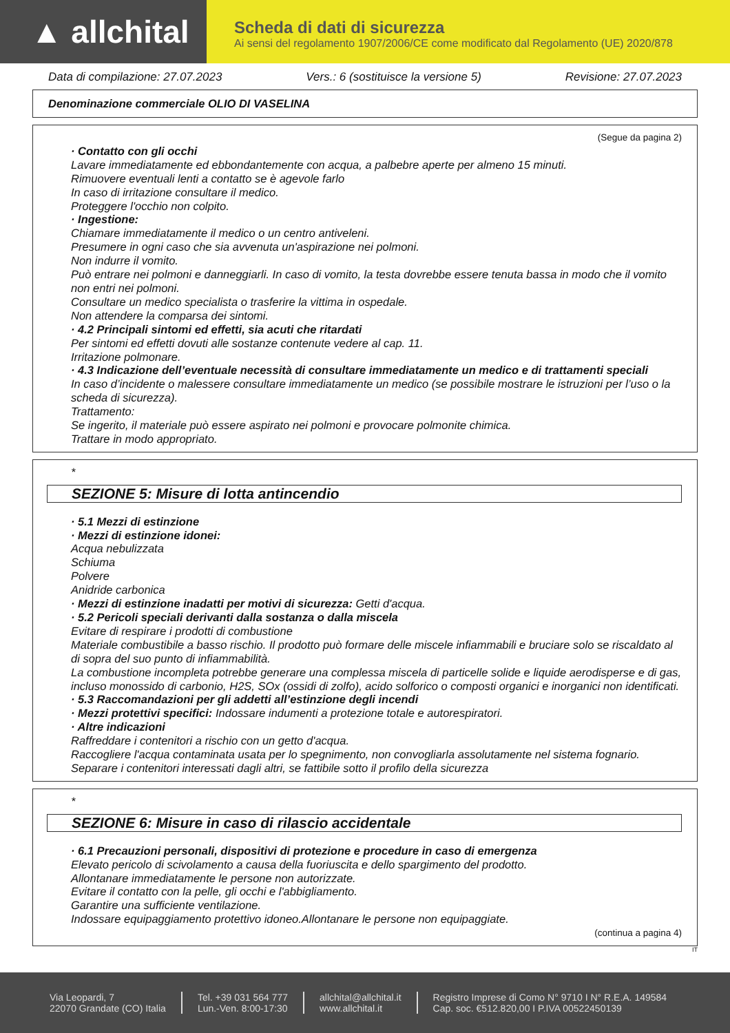▲ allchital
Scheda di dati di sicurezza
Ai sensi del regolamento 1907/2006/CE come modificato dal Regolamento (UE) 2020/878
Data di compilazione: 27.07.2023 Vers.: 6 (sostituisce la versione 5) Revisione: 27.07.2023
Denominazione commerciale OLIO DI VASELINA
(Segue da pagina 2)
· Contatto con gli occhi
Lavare immediatamente ed ebbondantemente con acqua, a palbebre aperte per almeno 15 minuti.
Rimuovere eventuali lenti a contatto se è agevole farlo
In caso di irritazione consultare il medico.
Proteggere l'occhio non colpito.
· Ingestione:
Chiamare immediatamente il medico o un centro antiveleni.
Presumere in ogni caso che sia avvenuta un'aspirazione nei polmoni.
Non indurre il vomito.
Può entrare nei polmoni e danneggiarli. In caso di vomito, la testa dovrebbe essere tenuta bassa in modo che il vomito non entri nei polmoni.
Consultare un medico specialista o trasferire la vittima in ospedale.
Non attendere la comparsa dei sintomi.
· 4.2 Principali sintomi ed effetti, sia acuti che ritardati
Per sintomi ed effetti dovuti alle sostanze contenute vedere al cap. 11.
Irritazione polmonare.
· 4.3 Indicazione dell’eventuale necessità di consultare immediatamente un medico e di trattamenti speciali
In caso d’incidente o malessere consultare immediatamente un medico (se possibile mostrare le istruzioni per l’uso o la scheda di sicurezza).
Trattamento:
Se ingerito, il materiale può essere aspirato nei polmoni e provocare polmonite chimica.
Trattare in modo appropriato.
*
SEZIONE 5: Misure di lotta antincendio
· 5.1 Mezzi di estinzione
· Mezzi di estinzione idonei:
Acqua nebulizzata
Schiuma
Polvere
Anidride carbonica
· Mezzi di estinzione inadatti per motivi di sicurezza: Getti d'acqua.
· 5.2 Pericoli speciali derivanti dalla sostanza o dalla miscela
Evitare di respirare i prodotti di combustione
Materiale combustibile a basso rischio. Il prodotto può formare delle miscele infiammabili e bruciare solo se riscaldato al di sopra del suo punto di infiammabilità.
La combustione incompleta potrebbe generare una complessa miscela di particelle solide e liquide aerodisperse e di gas, incluso monossido di carbonio, H2S, SOx (ossidi di zolfo), acido solforico o composti organici e inorganici non identificati.
· 5.3 Raccomandazioni per gli addetti all’estinzione degli incendi
· Mezzi protettivi specifici: Indossare indumenti a protezione totale e autorespiratori.
· Altre indicazioni
Raffreddare i contenitori a rischio con un getto d'acqua.
Raccogliere l'acqua contaminata usata per lo spegnimento, non convogliarla assolutamente nel sistema fognario.
Separare i contenitori interessati dagli altri, se fattibile sotto il profilo della sicurezza
*
SEZIONE 6: Misure in caso di rilascio accidentale
· 6.1 Precauzioni personali, dispositivi di protezione e procedure in caso di emergenza
Elevato pericolo di scivolamento a causa della fuoriuscita e dello spargimento del prodotto.
Allontanare immediatamente le persone non autorizzate.
Evitare il contatto con la pelle, gli occhi e l'abbigliamento.
Garantire una sufficiente ventilazione.
Indossare equipaggiamento protettivo idoneo.Allontanare le persone non equipaggiate.
(continua a pagina 4)
IT
Via Leopardi, 7
22070 Grandate (CO) Italia
Tel. +39 031 564 777
Lun.-Ven. 8:00-17:30
allchital@allchital.it
www.allchital.it
Registro Imprese di Como N° 9710 I N° R.E.A. 149584
Cap. soc. €512.820,00 I P.IVA 00522450139